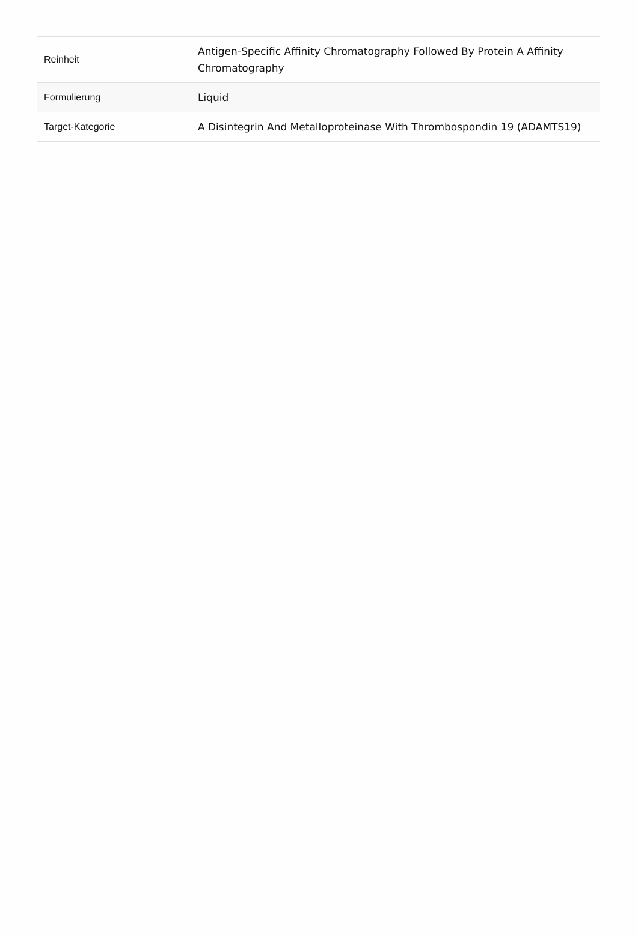| Reinheit | Antigen-Specific Affinity Chromatography Followed By Protein A Affinity Chromatography |
| Formulierung | Liquid |
| Target-Kategorie | A Disintegrin And Metalloproteinase With Thrombospondin 19 (ADAMTS19) |